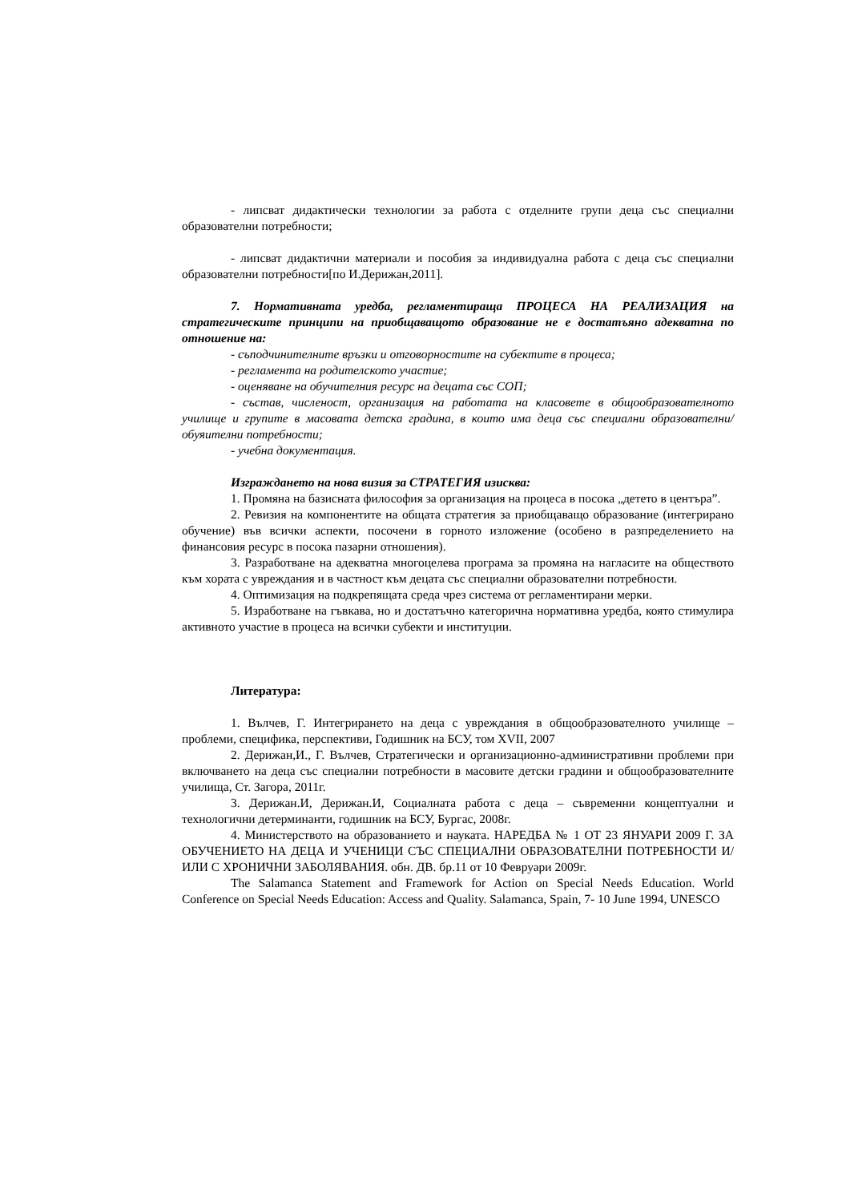- липсват дидактически технологии за работа с отделните групи деца със специални образователни потребности;
- липсват дидактични материали и пособия за индивидуална работа с деца със специални образователни потребности[по И.Дерижан,2011].
7. Нормативната уредба, регламентираща ПРОЦЕСА НА РЕАЛИЗАЦИЯ на стратегическите принципи на приобщаващото образование не е достатъяно адекватна по отношение на:
- съподчинителните връзки и отговорностите на субектите в процеса;
- регламента на родителското участие;
- оценяване на обучителния ресурс на децата със СОП;
- състав, численост, организация на работата на класовете в общообразователното училище и групите в масовата детска градина, в които има деца със специални образователни/обуяителни потребности;
- учебна документация.
Изграждането на нова визия за СТРАТЕГИЯ изисква:
1. Промяна на базисната философия за организация на процеса в посока „детето в центъра”.
2. Ревизия на компонентите на общата стратегия за приобщаващо образование (интегрирано обучение) във всички аспекти, посочени в горното изложение (особено в разпределението на финансовия ресурс в посока пазарни отношения).
3. Разработване на адекватна многоцелева програма за промяна на нагласите на обществото към хората с увреждания и в частност към децата със специални образователни потребности.
4. Оптимизация на подкрепящата среда чрез система от регламентирани мерки.
5. Изработване на гъвкава, но и достатъчно категорична нормативна уредба, която стимулира активното участие в процеса на всички субекти и институции.
Литература:
1. Вълчев, Г. Интегрирането на деца с увреждания в общообразователното училище – проблеми, специфика, перспективи, Годишник на БСУ, том XVII, 2007
2. Дерижан,И., Г. Вълчев, Стратегически и организационно-административни проблеми при включването на деца със специални потребности в масовите детски градини и общообразователните училища, Ст. Загора, 2011г.
3. Дерижан.И, Дерижан.И, Социалната работа с деца – съвременни концептуални и технологични детерминанти, годишник на БСУ, Бургас, 2008г.
4. Министерството на образованието и науката. НАРЕДБА № 1 ОТ 23 ЯНУАРИ 2009 Г. ЗА ОБУЧЕНИЕТО НА ДЕЦА И УЧЕНИЦИ СЪС СПЕЦИАЛНИ ОБРАЗОВАТЕЛНИ ПОТРЕБНОСТИ И/ИЛИ С ХРОНИЧНИ ЗАБОЛЯВАНИЯ. обн. ДВ. бр.11 от 10 Февруари 2009г.
The Salamanca Statement and Framework for Action on Special Needs Education. World Conference on Special Needs Education: Access and Quality. Salamanca, Spain, 7- 10 June 1994, UNESCO